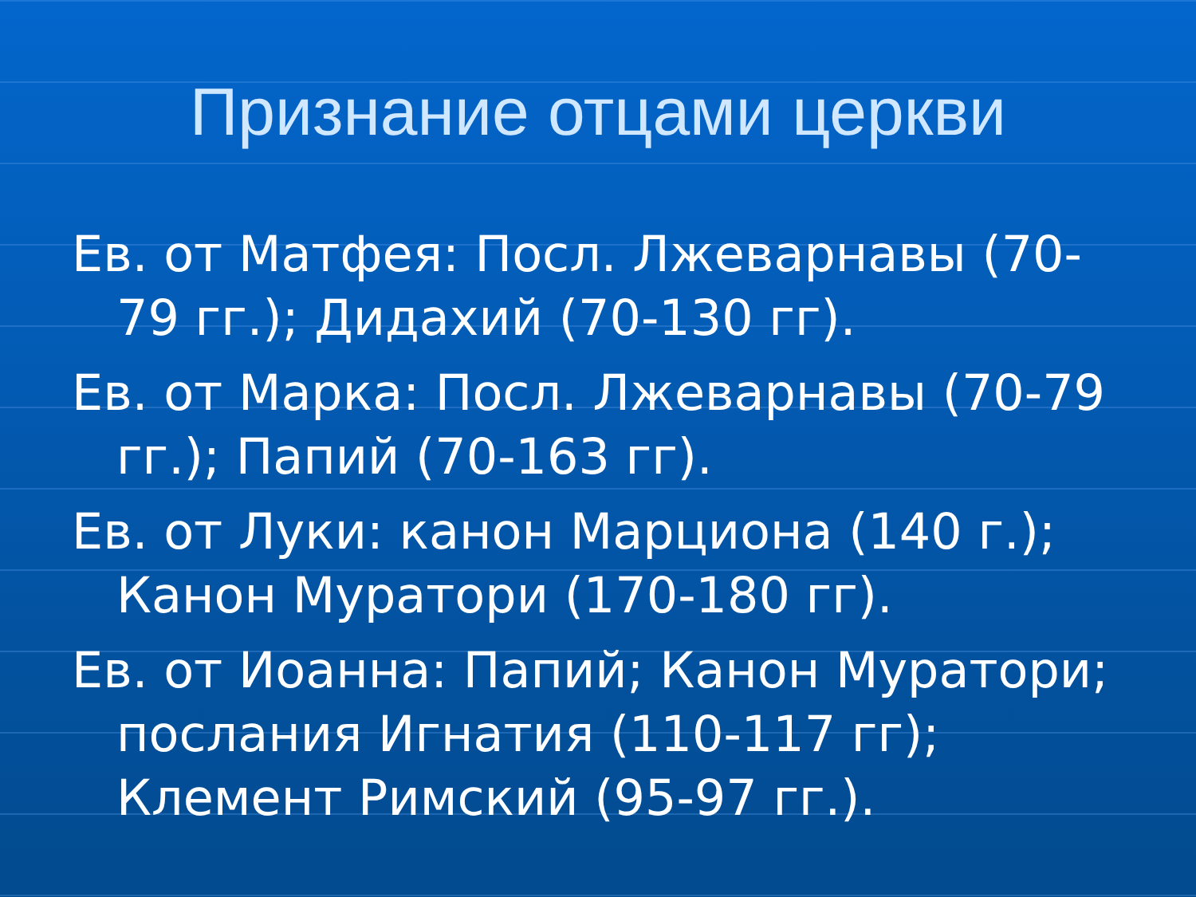Признание отцами церкви
Ев. от Матфея: Посл. Лжеварнавы (70-79 гг.); Дидахий (70-130 гг).
Ев. от Марка: Посл. Лжеварнавы (70-79 гг.); Папий (70-163 гг).
Ев. от Луки: канон Марциона (140 г.); Канон Муратори (170-180 гг).
Ев. от Иоанна: Папий; Канон Муратори; послания Игнатия (110-117 гг); Клемент Римский (95-97 гг.).